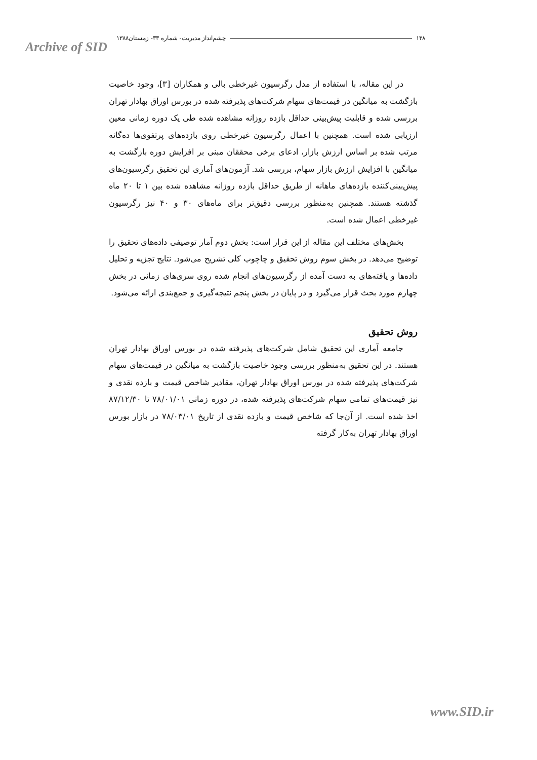Archive of SID
۱۴۸ چشم‌انداز مدیریت- شماره ۳۳- زمستان۱۳۸۸
در این مقاله، با استفاده از مدل رگرسیون غیرخطی بالی و همکاران [۳]، وجود خاصیت بازگشت به میانگین در قیمت‌های سهام شرکت‌های پذیرفته شده در بورس اوراق بهادار تهران بررسی شده و قابلیت پیش‌بینی حداقل بازده روزانه مشاهده شده طی یک دوره زمانی معین ارزیابی شده است. همچنین با اعمال رگرسیون غیرخطی روی بازده‌های پرتفوی‌ها ده‌گانه مرتب شده بر اساس ارزش بازار، ادعای برخی محققان مبنی بر افزایش دوره بازگشت به میانگین با افزایش ارزش بازار سهام، بررسی شد. آزمون‌های آماری این تحقیق رگرسیون‌های پیش‌بینی‌کننده بازده‌های ماهانه از طریق حداقل بازده روزانه مشاهده شده بین ۱ تا ۲۰ ماه گذشته هستند. همچنین به‌منظور بررسی دقیق‌تر برای ماه‌های ۳۰ و ۴۰ نیز رگرسیون غیرخطی اعمال شده است.
بخش‌های مختلف این مقاله از این قرار است: بخش دوم آمار توصیفی داده‌های تحقیق را توضیح می‌دهد. در بخش سوم روش تحقیق و چاچوب کلی تشریح می‌شود. نتایج تجزیه و تحلیل داده‌ها و یافته‌های به دست آمده از رگرسیون‌های انجام شده روی سری‌های زمانی در بخش چهارم مورد بحث قرار می‌گیرد و در پایان در بخش پنجم نتیجه‌گیری و جمع‌بندی ارائه می‌شود.
روش تحقیق
جامعه آماری این تحقیق شامل شرکت‌های پذیرفته شده در بورس اوراق بهادار تهران هستند. در این تحقیق به‌منظور بررسی وجود خاصیت بازگشت به میانگین در قیمت‌های سهام شرکت‌های پذیرفته شده در بورس اوراق بهادار تهران، مقادیر شاخص قیمت و بازده نقدی و نیز قیمت‌های تمامی سهام شرکت‌های پذیرفته شده، در دوره زمانی ۷۸/۰۱/۰۱ تا ۸۷/۱۲/۳۰ اخذ شده است. از آن‌جا که شاخص قیمت و بازده نقدی از تاریخ ۷۸/۰۳/۰۱ در بازار بورس اوراق بهادار تهران به‌کار گرفته
www.SID.ir